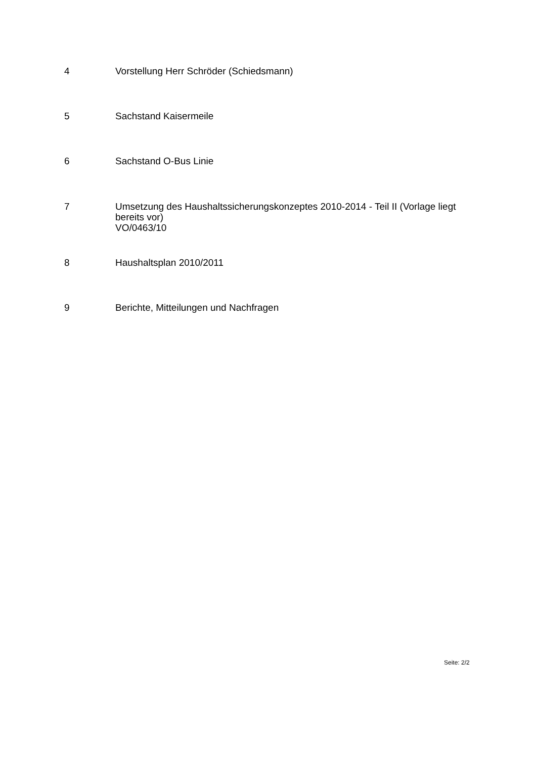4 Vorstellung Herr Schröder (Schiedsmann)
5 Sachstand Kaisermeile
6 Sachstand O-Bus Linie
7 Umsetzung des Haushaltssicherungskonzeptes 2010-2014 - Teil II (Vorlage liegt bereits vor)
VO/0463/10
8 Haushaltsplan 2010/2011
9 Berichte, Mitteilungen und Nachfragen
Seite: 2/2